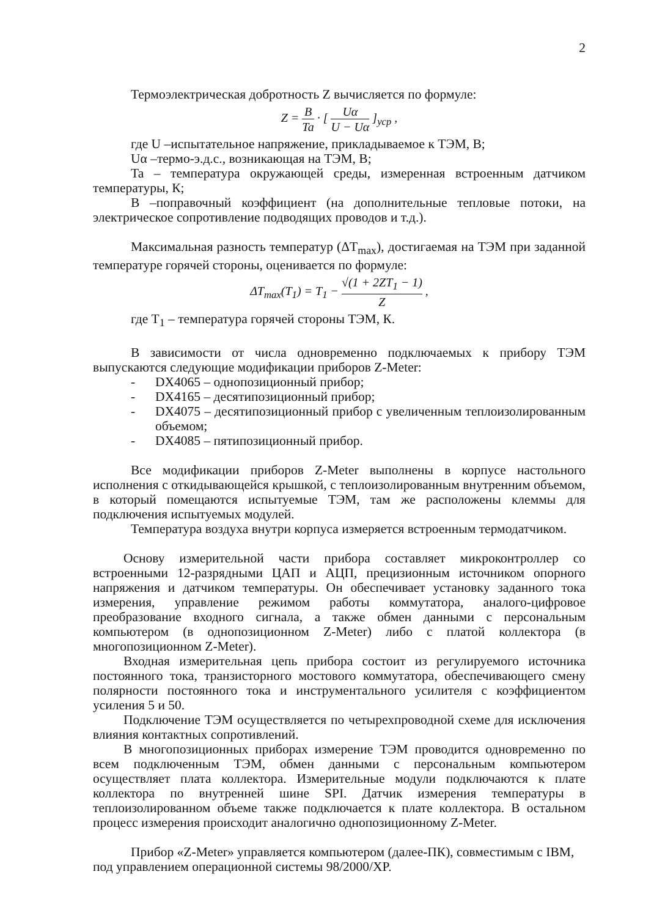2
Термоэлектрическая добротность Z вычисляется по формуле:
Z = B Ta · [ Uα U − Uα ]<sub>уср</sub> ,
где U –испытательное напряжение, прикладываемое к ТЭМ, В;
Uα –термо-э.д.с., возникающая на ТЭМ, В;
Ta – температура окружающей среды, измеренная встроенным датчиком температуры, К;
B –поправочный коэффициент (на дополнительные тепловые потоки, на электрическое сопротивление подводящих проводов и т.д.).
Максимальная разность температур (ΔT<sub>max</sub>), достигаемая на ТЭМ при заданной температуре горячей стороны, оценивается по формуле:
ΔT<sub>max</sub>(T<sub>1</sub>) = T<sub>1</sub> − √(1 + 2ZT<sub>1</sub> − 1) Z ,
где T<sub>1</sub> – температура горячей стороны ТЭМ, К.
В зависимости от числа одновременно подключаемых к прибору ТЭМ выпускаются следующие модификации приборов Z-Meter:
- DX4065 – однопозиционный прибор;
- DX4165 – десятипозиционный прибор;
- DX4075 – десятипозиционный прибор с увеличенным теплоизолированным объемом;
- DX4085 – пятипозиционный прибор.
Все модификации приборов Z-Meter выполнены в корпусе настольного исполнения с откидывающейся крышкой, с теплоизолированным внутренним объемом, в который помещаются испытуемые ТЭМ, там же расположены клеммы для подключения испытуемых модулей.
Температура воздуха внутри корпуса измеряется встроенным термодатчиком.
Основу измерительной части прибора составляет микроконтроллер со встроенными 12-разрядными ЦАП и АЦП, прецизионным источником опорного напряжения и датчиком температуры. Он обеспечивает установку заданного тока измерения, управление режимом работы коммутатора, аналого-цифровое преобразование входного сигнала, а также обмен данными с персональным компьютером (в однопозиционном Z-Meter) либо с платой коллектора (в многопозиционном Z-Meter).
Входная измерительная цепь прибора состоит из регулируемого источника постоянного тока, транзисторного мостового коммутатора, обеспечивающего смену полярности постоянного тока и инструментального усилителя с коэффициентом усиления 5 и 50.
Подключение ТЭМ осуществляется по четырехпроводной схеме для исключения влияния контактных сопротивлений.
В многопозиционных приборах измерение ТЭМ проводится одновременно по всем подключенным ТЭМ, обмен данными с персональным компьютером осуществляет плата коллектора. Измерительные модули подключаются к плате коллектора по внутренней шине SPI. Датчик измерения температуры в теплоизолированном объеме также подключается к плате коллектора. В остальном процесс измерения происходит аналогично однопозиционному Z-Meter.
Прибор «Z-Meter» управляется компьютером (далее-ПК), совместимым с IBM,
под управлением операционной системы 98/2000/XP.